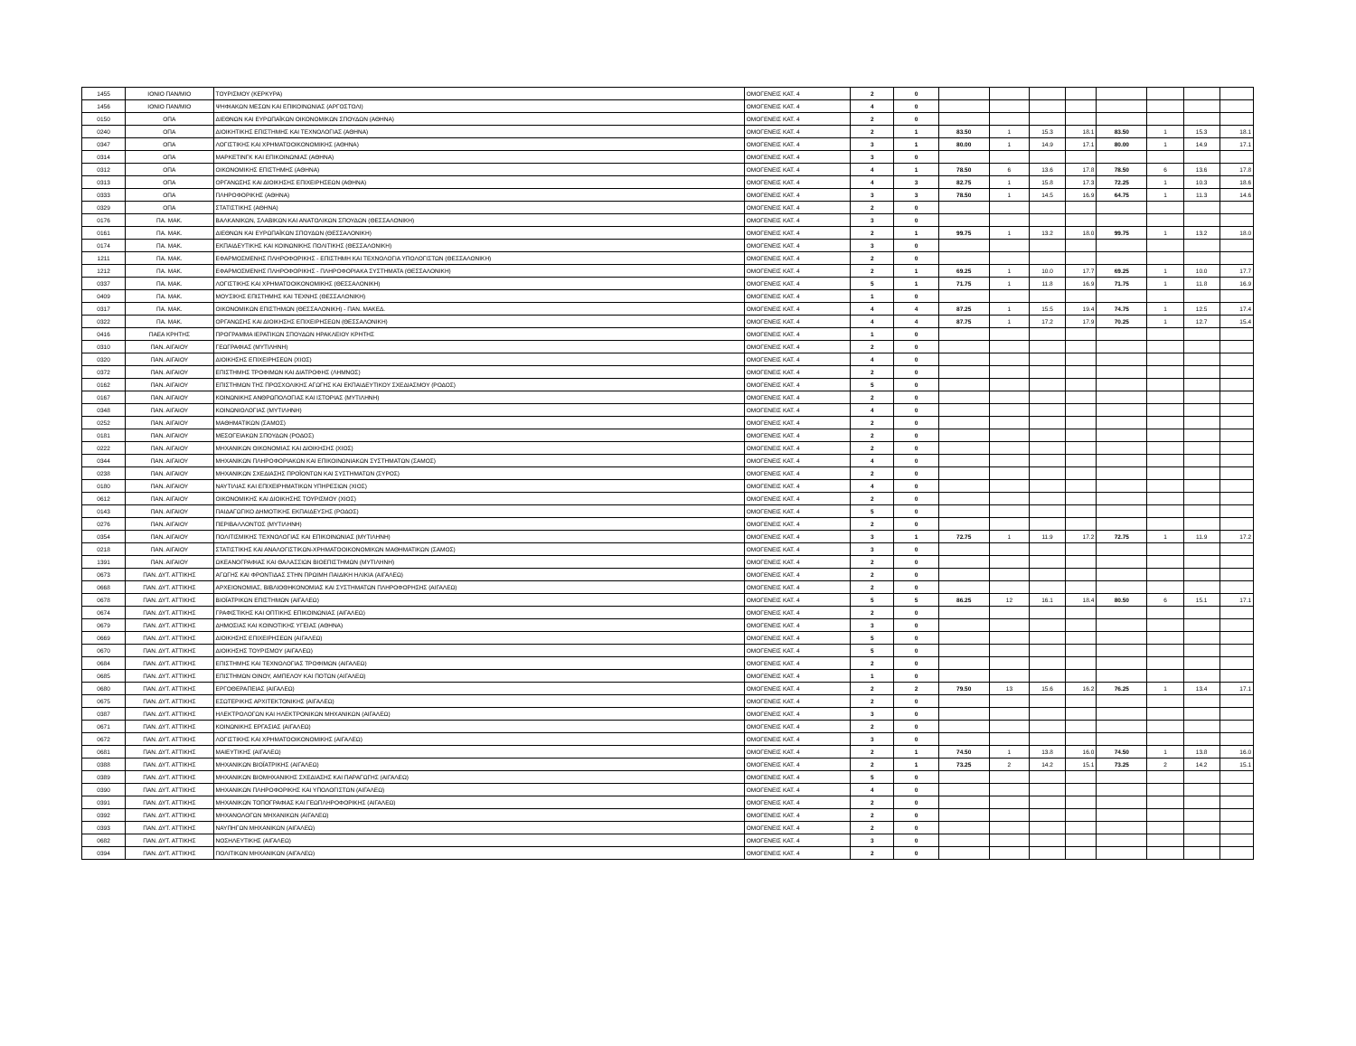| 1455 | ΙΟΝΙΟ ΠΑΝ/ΜΙΟ | ΤΟΥΡΙΣΜΟΥ (ΚΕΡΚΥΡΑ) | ΟΜΟΓΕΝΕΙΣ ΚΑΤ. 4 | 2 | 0 | | | | | | | | |
| 1456 | ΙΟΝΙΟ ΠΑΝ/ΜΙΟ | ΨΗΦΙΑΚΩΝ ΜΕΣΩΝ ΚΑΙ ΕΠΙΚΟΙΝΩΝΙΑΣ (ΑΡΓΟΣΤΟΛΙ) | ΟΜΟΓΕΝΕΙΣ ΚΑΤ. 4 | 4 | 0 | | | | | | | | |
| 0150 | ΟΠΑ | ΔΙΕΘΝΩΝ ΚΑΙ ΕΥΡΩΠΑΪΚΩΝ ΟΙΚΟΝΟΜΙΚΩΝ ΣΠΟΥΔΩΝ (ΑΘΗΝΑ) | ΟΜΟΓΕΝΕΙΣ ΚΑΤ. 4 | 2 | 0 | | | | | | | | |
| 0240 | ΟΠΑ | ΔΙΟΙΚΗΤΙΚΗΣ ΕΠΙΣΤΗΜΗΣ ΚΑΙ ΤΕΧΝΟΛΟΓΙΑΣ (ΑΘΗΝΑ) | ΟΜΟΓΕΝΕΙΣ ΚΑΤ. 4 | 2 | 1 | 83.50 | 1 | 15.3 | 18.1 | 83.50 | 1 | 15.3 | 18.1 |
| 0347 | ΟΠΑ | ΛΟΓΙΣΤΙΚΗΣ ΚΑΙ ΧΡΗΜΑΤΟΟΙΚΟΝΟΜΙΚΗΣ (ΑΘΗΝΑ) | ΟΜΟΓΕΝΕΙΣ ΚΑΤ. 4 | 3 | 1 | 80.00 | 1 | 14.9 | 17.1 | 80.00 | 1 | 14.9 | 17.1 |
| 0314 | ΟΠΑ | ΜΑΡΚΕΤΙΝΓΚ ΚΑΙ ΕΠΙΚΟΙΝΩΝΙΑΣ (ΑΘΗΝΑ) | ΟΜΟΓΕΝΕΙΣ ΚΑΤ. 4 | 3 | 0 | | | | | | | | |
| 0312 | ΟΠΑ | ΟΙΚΟΝΟΜΙΚΗΣ ΕΠΙΣΤΗΜΗΣ (ΑΘΗΝΑ) | ΟΜΟΓΕΝΕΙΣ ΚΑΤ. 4 | 4 | 1 | 78.50 | 6 | 13.6 | 17.8 | 78.50 | 6 | 13.6 | 17.8 |
| 0313 | ΟΠΑ | ΟΡΓΑΝΩΣΗΣ ΚΑΙ ΔΙΟΙΚΗΣΗΣ ΕΠΙΧΕΙΡΗΣΕΩΝ (ΑΘΗΝΑ) | ΟΜΟΓΕΝΕΙΣ ΚΑΤ. 4 | 4 | 3 | 82.75 | 1 | 15.8 | 17.3 | 72.25 | 1 | 10.3 | 18.6 |
| 0333 | ΟΠΑ | ΠΛΗΡΟΦΟΡΙΚΗΣ (ΑΘΗΝΑ) | ΟΜΟΓΕΝΕΙΣ ΚΑΤ. 4 | 3 | 3 | 78.50 | 1 | 14.5 | 16.9 | 64.75 | 1 | 11.3 | 14.6 |
| 0329 | ΟΠΑ | ΣΤΑΤΙΣΤΙΚΗΣ (ΑΘΗΝΑ) | ΟΜΟΓΕΝΕΙΣ ΚΑΤ. 4 | 2 | 0 | | | | | | | | |
| 0176 | ΠΑ. ΜΑΚ. | ΒΑΛΚΑΝΙΚΩΝ, ΣΛΑΒΙΚΩΝ ΚΑΙ ΑΝΑΤΟΛΙΚΩΝ ΣΠΟΥΔΩΝ (ΘΕΣΣΑΛΟΝΙΚΗ) | ΟΜΟΓΕΝΕΙΣ ΚΑΤ. 4 | 3 | 0 | | | | | | | | |
| 0161 | ΠΑ. ΜΑΚ. | ΔΙΕΘΝΩΝ ΚΑΙ ΕΥΡΩΠΑΪΚΩΝ ΣΠΟΥΔΩΝ (ΘΕΣΣΑΛΟΝΙΚΗ) | ΟΜΟΓΕΝΕΙΣ ΚΑΤ. 4 | 2 | 1 | 99.75 | 1 | 13.2 | 18.0 | 99.75 | 1 | 13.2 | 18.0 |
| 0174 | ΠΑ. ΜΑΚ. | ΕΚΠΑΙΔΕΥΤΙΚΗΣ ΚΑΙ ΚΟΙΝΩΝΙΚΗΣ ΠΟΛΙΤΙΚΗΣ (ΘΕΣΣΑΛΟΝΙΚΗ) | ΟΜΟΓΕΝΕΙΣ ΚΑΤ. 4 | 3 | 0 | | | | | | | | |
| 1211 | ΠΑ. ΜΑΚ. | ΕΦΑΡΜΟΣΜΕΝΗΣ ΠΛΗΡΟΦΟΡΙΚΗΣ - ΕΠΙΣΤΗΜΗ ΚΑΙ ΤΕΧΝΟΛΟΓΙΑ ΥΠΟΛΟΓΙΣΤΩΝ (ΘΕΣΣΑΛΟΝΙΚΗ) | ΟΜΟΓΕΝΕΙΣ ΚΑΤ. 4 | 2 | 0 | | | | | | | | |
| 1212 | ΠΑ. ΜΑΚ. | ΕΦΑΡΜΟΣΜΕΝΗΣ ΠΛΗΡΟΦΟΡΙΚΗΣ - ΠΛΗΡΟΦΟΡΙΑΚΑ ΣΥΣΤΗΜΑΤΑ (ΘΕΣΣΑΛΟΝΙΚΗ) | ΟΜΟΓΕΝΕΙΣ ΚΑΤ. 4 | 2 | 1 | 69.25 | 1 | 10.0 | 17.7 | 69.25 | 1 | 10.0 | 17.7 |
| 0337 | ΠΑ. ΜΑΚ. | ΛΟΓΙΣΤΙΚΗΣ ΚΑΙ ΧΡΗΜΑΤΟΟΙΚΟΝΟΜΙΚΗΣ (ΘΕΣΣΑΛΟΝΙΚΗ) | ΟΜΟΓΕΝΕΙΣ ΚΑΤ. 4 | 5 | 1 | 71.75 | 1 | 11.8 | 16.9 | 71.75 | 1 | 11.8 | 16.9 |
| 0409 | ΠΑ. ΜΑΚ. | ΜΟΥΣΙΚΗΣ ΕΠΙΣΤΗΜΗΣ ΚΑΙ ΤΕΧΝΗΣ (ΘΕΣΣΑΛΟΝΙΚΗ) | ΟΜΟΓΕΝΕΙΣ ΚΑΤ. 4 | 1 | 0 | | | | | | | | |
| 0317 | ΠΑ. ΜΑΚ. | ΟΙΚΟΝΟΜΙΚΩΝ ΕΠΙΣΤΗΜΩΝ (ΘΕΣΣΑΛΟΝΙΚΗ) - ΠΑΝ. ΜΑΚΕΔ. | ΟΜΟΓΕΝΕΙΣ ΚΑΤ. 4 | 4 | 4 | 87.25 | 1 | 15.5 | 19.4 | 74.75 | 1 | 12.5 | 17.4 |
| 0322 | ΠΑ. ΜΑΚ. | ΟΡΓΑΝΩΣΗΣ ΚΑΙ ΔΙΟΙΚΗΣΗΣ ΕΠΙΧΕΙΡΗΣΕΩΝ (ΘΕΣΣΑΛΟΝΙΚΗ) | ΟΜΟΓΕΝΕΙΣ ΚΑΤ. 4 | 4 | 4 | 87.75 | 1 | 17.2 | 17.9 | 70.25 | 1 | 12.7 | 15.4 |
| 0416 | ΠΑΕΑ ΚΡΗΤΗΣ | ΠΡΟΓΡΑΜΜΑ ΙΕΡΑΤΙΚΩΝ ΣΠΟΥΔΩΝ ΗΡΑΚΛΕΙΟΥ ΚΡΗΤΗΣ | ΟΜΟΓΕΝΕΙΣ ΚΑΤ. 4 | 1 | 0 | | | | | | | | |
| 0310 | ΠΑΝ. ΑΙΓΑΙΟΥ | ΓΕΩΓΡΑΦΙΑΣ (ΜΥΤΙΛΗΝΗ) | ΟΜΟΓΕΝΕΙΣ ΚΑΤ. 4 | 2 | 0 | | | | | | | | |
| 0320 | ΠΑΝ. ΑΙΓΑΙΟΥ | ΔΙΟΙΚΗΣΗΣ ΕΠΙΧΕΙΡΗΣΕΩΝ (ΧΙΟΣ) | ΟΜΟΓΕΝΕΙΣ ΚΑΤ. 4 | 4 | 0 | | | | | | | | |
| 0372 | ΠΑΝ. ΑΙΓΑΙΟΥ | ΕΠΙΣΤΗΜΗΣ ΤΡΟΦΙΜΩΝ ΚΑΙ ΔΙΑΤΡΟΦΗΣ (ΛΗΜΝΟΣ) | ΟΜΟΓΕΝΕΙΣ ΚΑΤ. 4 | 2 | 0 | | | | | | | | |
| 0162 | ΠΑΝ. ΑΙΓΑΙΟΥ | ΕΠΙΣΤΗΜΩΝ ΤΗΣ ΠΡΟΣΧΟΛΙΚΗΣ ΑΓΩΓΗΣ ΚΑΙ ΕΚΠΑΙΔΕΥΤΙΚΟΥ ΣΧΕΔΙΑΣΜΟΥ (ΡΟΔΟΣ) | ΟΜΟΓΕΝΕΙΣ ΚΑΤ. 4 | 5 | 0 | | | | | | | | |
| 0167 | ΠΑΝ. ΑΙΓΑΙΟΥ | ΚΟΙΝΩΝΙΚΗΣ ΑΝΘΡΩΠΟΛΟΓΙΑΣ ΚΑΙ ΙΣΤΟΡΙΑΣ (ΜΥΤΙΛΗΝΗ) | ΟΜΟΓΕΝΕΙΣ ΚΑΤ. 4 | 2 | 0 | | | | | | | | |
| 0348 | ΠΑΝ. ΑΙΓΑΙΟΥ | ΚΟΙΝΩΝΙΟΛΟΓΙΑΣ (ΜΥΤΙΛΗΝΗ) | ΟΜΟΓΕΝΕΙΣ ΚΑΤ. 4 | 4 | 0 | | | | | | | | |
| 0252 | ΠΑΝ. ΑΙΓΑΙΟΥ | ΜΑΘΗΜΑΤΙΚΩΝ (ΣΑΜΟΣ) | ΟΜΟΓΕΝΕΙΣ ΚΑΤ. 4 | 2 | 0 | | | | | | | | |
| 0181 | ΠΑΝ. ΑΙΓΑΙΟΥ | ΜΕΣΟΓΕΙΑΚΩΝ ΣΠΟΥΔΩΝ (ΡΟΔΟΣ) | ΟΜΟΓΕΝΕΙΣ ΚΑΤ. 4 | 2 | 0 | | | | | | | | |
| 0222 | ΠΑΝ. ΑΙΓΑΙΟΥ | ΜΗΧΑΝΙΚΩΝ ΟΙΚΟΝΟΜΙΑΣ ΚΑΙ ΔΙΟΙΚΗΣΗΣ (ΧΙΟΣ) | ΟΜΟΓΕΝΕΙΣ ΚΑΤ. 4 | 2 | 0 | | | | | | | | |
| 0344 | ΠΑΝ. ΑΙΓΑΙΟΥ | ΜΗΧΑΝΙΚΩΝ ΠΛΗΡΟΦΟΡΙΑΚΩΝ ΚΑΙ ΕΠΙΚΟΙΝΩΝΙΑΚΩΝ ΣΥΣΤΗΜΑΤΩΝ (ΣΑΜΟΣ) | ΟΜΟΓΕΝΕΙΣ ΚΑΤ. 4 | 4 | 0 | | | | | | | | |
| 0238 | ΠΑΝ. ΑΙΓΑΙΟΥ | ΜΗΧΑΝΙΚΩΝ ΣΧΕΔΙΑΣΗΣ ΠΡΟΪΟΝΤΩΝ ΚΑΙ ΣΥΣΤΗΜΑΤΩΝ (ΣΥΡΟΣ) | ΟΜΟΓΕΝΕΙΣ ΚΑΤ. 4 | 2 | 0 | | | | | | | | |
| 0180 | ΠΑΝ. ΑΙΓΑΙΟΥ | ΝΑΥΤΙΛΙΑΣ ΚΑΙ ΕΠΙΧΕΙΡΗΜΑΤΙΚΩΝ ΥΠΗΡΕΣΙΩΝ (ΧΙΟΣ) | ΟΜΟΓΕΝΕΙΣ ΚΑΤ. 4 | 4 | 0 | | | | | | | | |
| 0612 | ΠΑΝ. ΑΙΓΑΙΟΥ | ΟΙΚΟΝΟΜΙΚΗΣ ΚΑΙ ΔΙΟΙΚΗΣΗΣ ΤΟΥΡΙΣΜΟΥ (ΧΙΟΣ) | ΟΜΟΓΕΝΕΙΣ ΚΑΤ. 4 | 2 | 0 | | | | | | | | |
| 0143 | ΠΑΝ. ΑΙΓΑΙΟΥ | ΠΑΙΔΑΓΩΓΙΚΟ ΔΗΜΟΤΙΚΗΣ ΕΚΠΑΙΔΕΥΣΗΣ (ΡΟΔΟΣ) | ΟΜΟΓΕΝΕΙΣ ΚΑΤ. 4 | 5 | 0 | | | | | | | | |
| 0276 | ΠΑΝ. ΑΙΓΑΙΟΥ | ΠΕΡΙΒΑΛΛΟΝΤΟΣ (ΜΥΤΙΛΗΝΗ) | ΟΜΟΓΕΝΕΙΣ ΚΑΤ. 4 | 2 | 0 | | | | | | | | |
| 0354 | ΠΑΝ. ΑΙΓΑΙΟΥ | ΠΟΛΙΤΙΣΜΙΚΗΣ ΤΕΧΝΟΛΟΓΙΑΣ ΚΑΙ ΕΠΙΚΟΙΝΩΝΙΑΣ (ΜΥΤΙΛΗΝΗ) | ΟΜΟΓΕΝΕΙΣ ΚΑΤ. 4 | 3 | 1 | 72.75 | 1 | 11.9 | 17.2 | 72.75 | 1 | 11.9 | 17.2 |
| 0218 | ΠΑΝ. ΑΙΓΑΙΟΥ | ΣΤΑΤΙΣΤΙΚΗΣ ΚΑΙ ΑΝΑΛΟΓΙΣΤΙΚΩΝ-ΧΡΗΜΑΤΟΟΙΚΟΝΟΜΙΚΩΝ ΜΑΘΗΜΑΤΙΚΩΝ (ΣΑΜΟΣ) | ΟΜΟΓΕΝΕΙΣ ΚΑΤ. 4 | 3 | 0 | | | | | | | | |
| 1391 | ΠΑΝ. ΑΙΓΑΙΟΥ | ΩΚΕΑΝΟΓΡΑΦΙΑΣ ΚΑΙ ΘΑΛΑΣΣΙΩΝ ΒΙΟΕΠΙΣΤΗΜΩΝ (ΜΥΤΙΛΗΝΗ) | ΟΜΟΓΕΝΕΙΣ ΚΑΤ. 4 | 2 | 0 | | | | | | | | |
| 0673 | ΠΑΝ. ΔΥΤ. ΑΤΤΙΚΗΣ | ΑΓΩΓΗΣ ΚΑΙ ΦΡΟΝΤΙΔΑΣ ΣΤΗΝ ΠΡΩΙΜΗ ΠΑΙΔΙΚΗ ΗΛΙΚΙΑ (ΑΙΓΑΛΕΩ) | ΟΜΟΓΕΝΕΙΣ ΚΑΤ. 4 | 2 | 0 | | | | | | | | |
| 0668 | ΠΑΝ. ΔΥΤ. ΑΤΤΙΚΗΣ | ΑΡΧΕΙΟΝΟΜΙΑΣ, ΒΙΒΛΙΟΘΗΚΟΝΟΜΙΑΣ ΚΑΙ ΣΥΣΤΗΜΑΤΩΝ ΠΛΗΡΟΦΟΡΗΣΗΣ (ΑΙΓΑΛΕΩ) | ΟΜΟΓΕΝΕΙΣ ΚΑΤ. 4 | 2 | 0 | | | | | | | | |
| 0678 | ΠΑΝ. ΔΥΤ. ΑΤΤΙΚΗΣ | ΒΙΟΪΑΤΡΙΚΩΝ ΕΠΙΣΤΗΜΩΝ (ΑΙΓΑΛΕΩ) | ΟΜΟΓΕΝΕΙΣ ΚΑΤ. 4 | 5 | 5 | 86.25 | 12 | 16.1 | 18.4 | 80.50 | 6 | 15.1 | 17.1 |
| 0674 | ΠΑΝ. ΔΥΤ. ΑΤΤΙΚΗΣ | ΓΡΑΦΙΣΤΙΚΗΣ ΚΑΙ ΟΠΤΙΚΗΣ ΕΠΙΚΟΙΝΩΝΙΑΣ (ΑΙΓΑΛΕΩ) | ΟΜΟΓΕΝΕΙΣ ΚΑΤ. 4 | 2 | 0 | | | | | | | | |
| 0679 | ΠΑΝ. ΔΥΤ. ΑΤΤΙΚΗΣ | ΔΗΜΟΣΙΑΣ ΚΑΙ ΚΟΙΝΟΤΙΚΗΣ ΥΓΕΙΑΣ (ΑΘΗΝΑ) | ΟΜΟΓΕΝΕΙΣ ΚΑΤ. 4 | 3 | 0 | | | | | | | | |
| 0669 | ΠΑΝ. ΔΥΤ. ΑΤΤΙΚΗΣ | ΔΙΟΙΚΗΣΗΣ ΕΠΙΧΕΙΡΗΣΕΩΝ (ΑΙΓΑΛΕΩ) | ΟΜΟΓΕΝΕΙΣ ΚΑΤ. 4 | 5 | 0 | | | | | | | | |
| 0670 | ΠΑΝ. ΔΥΤ. ΑΤΤΙΚΗΣ | ΔΙΟΙΚΗΣΗΣ ΤΟΥΡΙΣΜΟΥ (ΑΙΓΑΛΕΩ) | ΟΜΟΓΕΝΕΙΣ ΚΑΤ. 4 | 5 | 0 | | | | | | | | |
| 0684 | ΠΑΝ. ΔΥΤ. ΑΤΤΙΚΗΣ | ΕΠΙΣΤΗΜΗΣ ΚΑΙ ΤΕΧΝΟΛΟΓΙΑΣ ΤΡΟΦΙΜΩΝ (ΑΙΓΑΛΕΩ) | ΟΜΟΓΕΝΕΙΣ ΚΑΤ. 4 | 2 | 0 | | | | | | | | |
| 0685 | ΠΑΝ. ΔΥΤ. ΑΤΤΙΚΗΣ | ΕΠΙΣΤΗΜΩΝ ΟΙΝΟΥ, ΑΜΠΕΛΟΥ ΚΑΙ ΠΟΤΩΝ (ΑΙΓΑΛΕΩ) | ΟΜΟΓΕΝΕΙΣ ΚΑΤ. 4 | 1 | 0 | | | | | | | | |
| 0680 | ΠΑΝ. ΔΥΤ. ΑΤΤΙΚΗΣ | ΕΡΓΟΘΕΡΑΠΕΙΑΣ (ΑΙΓΑΛΕΩ) | ΟΜΟΓΕΝΕΙΣ ΚΑΤ. 4 | 2 | 2 | 79.50 | 13 | 15.6 | 16.2 | 76.25 | 1 | 13.4 | 17.1 |
| 0675 | ΠΑΝ. ΔΥΤ. ΑΤΤΙΚΗΣ | ΕΣΩΤΕΡΙΚΗΣ ΑΡΧΙΤΕΚΤΟΝΙΚΗΣ (ΑΙΓΑΛΕΩ) | ΟΜΟΓΕΝΕΙΣ ΚΑΤ. 4 | 2 | 0 | | | | | | | | |
| 0387 | ΠΑΝ. ΔΥΤ. ΑΤΤΙΚΗΣ | ΗΛΕΚΤΡΟΛΟΓΩΝ ΚΑΙ ΗΛΕΚΤΡΟΝΙΚΩΝ ΜΗΧΑΝΙΚΩΝ (ΑΙΓΑΛΕΩ) | ΟΜΟΓΕΝΕΙΣ ΚΑΤ. 4 | 3 | 0 | | | | | | | | |
| 0671 | ΠΑΝ. ΔΥΤ. ΑΤΤΙΚΗΣ | ΚΟΙΝΩΝΙΚΗΣ ΕΡΓΑΣΙΑΣ (ΑΙΓΑΛΕΩ) | ΟΜΟΓΕΝΕΙΣ ΚΑΤ. 4 | 2 | 0 | | | | | | | | |
| 0672 | ΠΑΝ. ΔΥΤ. ΑΤΤΙΚΗΣ | ΛΟΓΙΣΤΙΚΗΣ ΚΑΙ ΧΡΗΜΑΤΟΟΙΚΟΝΟΜΙΚΗΣ (ΑΙΓΑΛΕΩ) | ΟΜΟΓΕΝΕΙΣ ΚΑΤ. 4 | 3 | 0 | | | | | | | | |
| 0681 | ΠΑΝ. ΔΥΤ. ΑΤΤΙΚΗΣ | ΜΑΙΕΥΤΙΚΗΣ (ΑΙΓΑΛΕΩ) | ΟΜΟΓΕΝΕΙΣ ΚΑΤ. 4 | 2 | 1 | 74.50 | 1 | 13.8 | 16.0 | 74.50 | 1 | 13.8 | 16.0 |
| 0388 | ΠΑΝ. ΔΥΤ. ΑΤΤΙΚΗΣ | ΜΗΧΑΝΙΚΩΝ ΒΙΟΪΑΤΡΙΚΗΣ (ΑΙΓΑΛΕΩ) | ΟΜΟΓΕΝΕΙΣ ΚΑΤ. 4 | 2 | 1 | 73.25 | 2 | 14.2 | 15.1 | 73.25 | 2 | 14.2 | 15.1 |
| 0389 | ΠΑΝ. ΔΥΤ. ΑΤΤΙΚΗΣ | ΜΗΧΑΝΙΚΩΝ ΒΙΟΜΗΧΑΝΙΚΗΣ ΣΧΕΔΙΑΣΗΣ ΚΑΙ ΠΑΡΑΓΩΓΗΣ (ΑΙΓΑΛΕΩ) | ΟΜΟΓΕΝΕΙΣ ΚΑΤ. 4 | 5 | 0 | | | | | | | | |
| 0390 | ΠΑΝ. ΔΥΤ. ΑΤΤΙΚΗΣ | ΜΗΧΑΝΙΚΩΝ ΠΛΗΡΟΦΟΡΙΚΗΣ ΚΑΙ ΥΠΟΛΟΓΙΣΤΩΝ (ΑΙΓΑΛΕΩ) | ΟΜΟΓΕΝΕΙΣ ΚΑΤ. 4 | 4 | 0 | | | | | | | | |
| 0391 | ΠΑΝ. ΔΥΤ. ΑΤΤΙΚΗΣ | ΜΗΧΑΝΙΚΩΝ ΤΟΠΟΓΡΑΦΙΑΣ ΚΑΙ ΓΕΩΠΛΗΡΟΦΟΡΙΚΗΣ (ΑΙΓΑΛΕΩ) | ΟΜΟΓΕΝΕΙΣ ΚΑΤ. 4 | 2 | 0 | | | | | | | | |
| 0392 | ΠΑΝ. ΔΥΤ. ΑΤΤΙΚΗΣ | ΜΗΧΑΝΟΛΟΓΩΝ ΜΗΧΑΝΙΚΩΝ (ΑΙΓΑΛΕΩ) | ΟΜΟΓΕΝΕΙΣ ΚΑΤ. 4 | 2 | 0 | | | | | | | | |
| 0393 | ΠΑΝ. ΔΥΤ. ΑΤΤΙΚΗΣ | ΝΑΥΠΗΓΩΝ ΜΗΧΑΝΙΚΩΝ (ΑΙΓΑΛΕΩ) | ΟΜΟΓΕΝΕΙΣ ΚΑΤ. 4 | 2 | 0 | | | | | | | | |
| 0682 | ΠΑΝ. ΔΥΤ. ΑΤΤΙΚΗΣ | ΝΟΣΗΛΕΥΤΙΚΗΣ (ΑΙΓΑΛΕΩ) | ΟΜΟΓΕΝΕΙΣ ΚΑΤ. 4 | 3 | 0 | | | | | | | | |
| 0394 | ΠΑΝ. ΔΥΤ. ΑΤΤΙΚΗΣ | ΠΟΛΙΤΙΚΩΝ ΜΗΧΑΝΙΚΩΝ (ΑΙΓΑΛΕΩ) | ΟΜΟΓΕΝΕΙΣ ΚΑΤ. 4 | 2 | 0 | | | | | | | | |